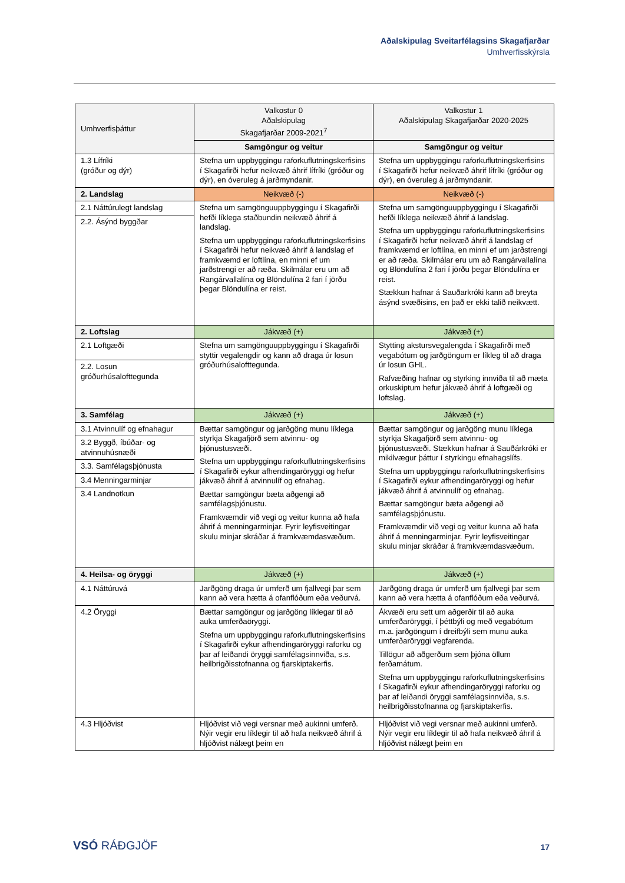Aðalskipulag Sveitarfélagsins Skagafjarðar
Umhverfisskýrsla
| Umhverfisþáttur | Valkostur 0 Aðalskipulag Skagafjarðar 2009-2021<sup>7</sup> | Valkostur 1 Aðalskipulag Skagafjarðar 2020-2025 |
| | Samgöngur og veitur | Samgöngur og veitur |
| 1.3 Lífríki (gróður og dýr) | Stefna um uppbyggingu raforkuflutningskerfisins í Skagafirði hefur neikvæð áhrif lífríki (gróður og dýr), en óveruleg á jarðmyndanir. | Stefna um uppbyggingu raforkuflutningskerfisins í Skagafirði hefur neikvæð áhrif lífríki (gróður og dýr), en óveruleg á jarðmyndanir. |
| 2. Landslag | Neikvæð (-) | Neikvæð (-) |
| 2.1 Náttúrulegt landslag | Stefna um samgönguuppbyggingu í Skagafirði hefði líklega staðbundin neikvæð áhrif á landslag. Stefna um uppbyggingu raforkuflutningskerfisins í Skagafirði hefur neikvæð áhrif á landslag ef framkvæmd er loftlína, en minni ef um jarðstrengi er að ræða. Skilmálar eru um að Rangárvallalína og Blöndulína 2 fari í jörðu þegar Blöndulína er reist. | Stefna um samgönguuppbyggingu í Skagafirði hefði líklega neikvæð áhrif á landslag. Stefna um uppbyggingu raforkuflutningskerfisins í Skagafirði hefur neikvæð áhrif á landslag ef framkvæmd er loftlína, en minni ef um jarðstrengi er að ræða. Skilmálar eru um að Rangárvallalína og Blöndulína 2 fari í jörðu þegar Blöndulína er reist. Stækkun hafnar á Sauðarkróki kann að breyta ásýnd svæðisins, en það er ekki talið neikvætt. |
| 2.2. Ásýnd byggðar | | |
| 2. Loftslag | Jákvæð (+) | Jákvæð (+) |
| 2.1 Loftgæði | Stefna um samgönguuppbyggingu í Skagafirði styttir vegalengdir og kann að draga úr losun gróðurhúsalofttegunda. | Stytting akstursvegalengda í Skagafirði með vegabótum og jarðgöngum er líkleg til að draga úr losun GHL. Rafvæðing hafnar og styrking innviða til að mæta orkuskiptum hefur jákvæð áhrif á loftgæði og loftslag. |
| 2.2. Losun gróðurhúsalofttegunda | | |
| 3. Samfélag | Jákvæð (+) | Jákvæð (+) |
| 3.1 Atvinnulíf og efnahagur | Bættar samgöngur og jarðgöng munu líklega styrkja Skagafjörð sem atvinnu- og þjónustusvæði. Stefna um uppbyggingu raforkuflutningskerfisins í Skagafirði eykur afhendingaröryggi og hefur jákvæð áhrif á atvinnulíf og efnahag. Bættar samgöngur bæta aðgengi að samfélagsþjónustu. Framkvæmdir við vegi og veitur kunna að hafa áhrif á menningarminjar. Fyrir leyfisveitingar skulu minjar skráðar á framkvæmdasvæðum. | Bættar samgöngur og jarðgöng munu líklega styrkja Skagafjörð sem atvinnu- og þjónustusvæði. Stækkun hafnar á Sauðárkróki er mikilvægur þáttur í styrkingu efnahagslífs. Stefna um uppbyggingu raforkuflutningskerfisins í Skagafirði eykur afhendingaröryggi og hefur jákvæð áhrif á atvinnulíf og efnahag. Bættar samgöngur bæta aðgengi að samfélagsþjónustu. Framkvæmdir við vegi og veitur kunna að hafa áhrif á menningarminjar. Fyrir leyfisveitingar skulu minjar skráðar á framkvæmdasvæðum. |
| 3.2 Byggð, íbúðar- og atvinnuhúsnæði | | |
| 3.3. Samfélagsþjónusta | | |
| 3.4 Menningarminjar | | |
| 3.4 Landnotkun | | |
| 4. Heilsa- og öryggi | Jákvæð (+) | Jákvæð (+) |
| 4.1 Náttúruvá | Jarðgöng draga úr umferð um fjallvegi þar sem kann að vera hætta á ofanflóðum eða veðurvá. | Jarðgöng draga úr umferð um fjallvegi þar sem kann að vera hætta á ofanflóðum eða veðurvá. |
| 4.2 Öryggi | Bættar samgöngur og jarðgöng líklegar til að auka umferðaöryggi. Stefna um uppbyggingu raforkuflutningskerfisins í Skagafirði eykur afhendingaröryggi raforku og þar af leiðandi öryggi samfélagsinnviða, s.s. heilbrigðisstofnanna og fjarskiptakerfis. | Ákvæði eru sett um aðgerðir til að auka umferðaröryggi, í þéttbýli og með vegabótum m.a. jarðgöngum í dreifbýli sem munu auka umferðaröryggi vegfarenda. Tillögur að aðgerðum sem þjóna öllum ferðamátum. Stefna um uppbyggingu raforkuflutningskerfisins í Skagafirði eykur afhendingaröryggi raforku og þar af leiðandi öryggi samfélagsinnviða, s.s. heilbrigðisstofnanna og fjarskiptakerfis. |
| 4.3 Hljóðvist | Hljóðvist við vegi versnar með aukinni umferð. Nýir vegir eru líklegir til að hafa neikvæð áhrif á hljóðvist nálægt þeim en | Hljóðvist við vegi versnar með aukinni umferð. Nýir vegir eru líklegir til að hafa neikvæð áhrif á hljóðvist nálægt þeim en |
VSÓ RÁÐGJÖF 17